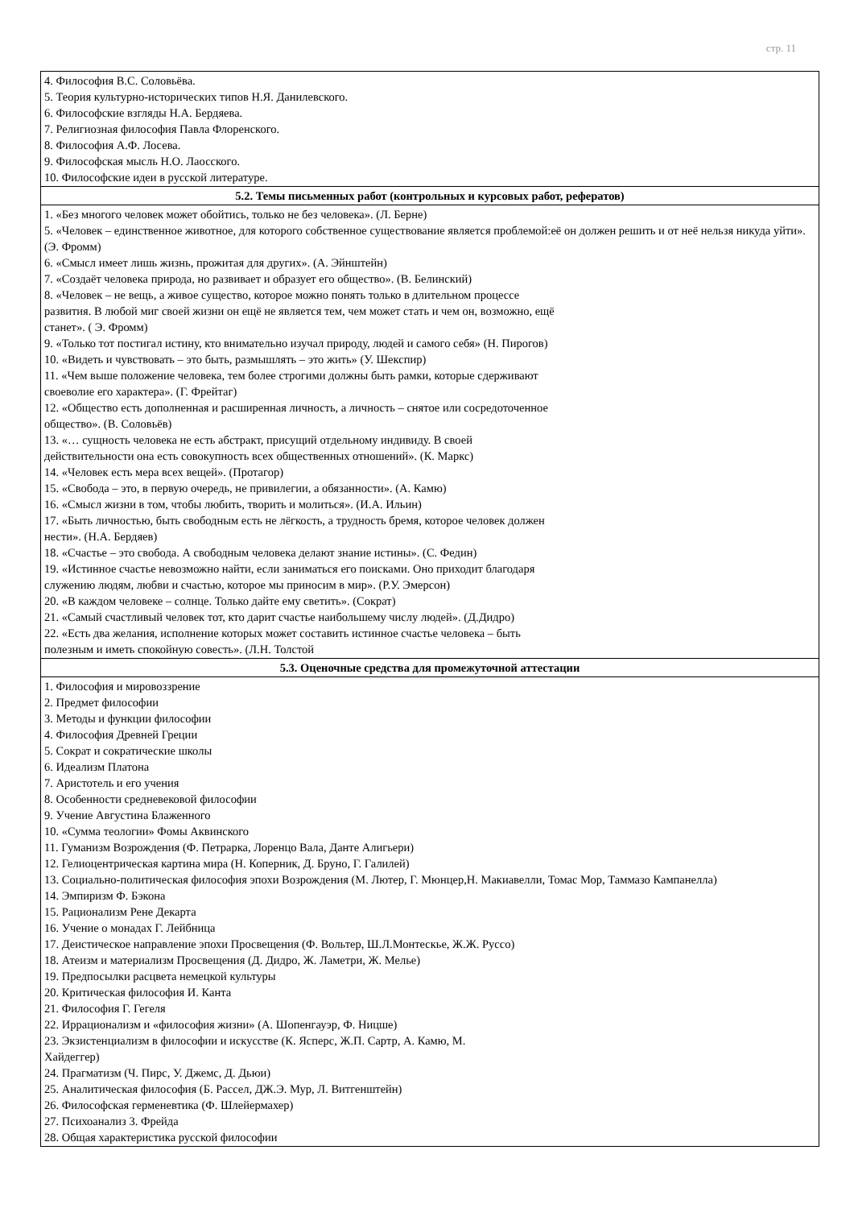стр. 11
| 4. Философия В.С. Соловьёва. 5. Теория культурно-исторических типов Н.Я. Данилевского. 6. Философские взгляды Н.А. Бердяева. 7. Религиозная философия Павла Флоренского. 8. Философия А.Ф. Лосева. 9. Философская мысль Н.О. Лаосского. 10. Философские идеи в русской литературе. |
| 5.2. Темы письменных работ (контрольных и курсовых работ, рефератов) |
| 1. «Без многого человек может обойтись, только не без человека». (Л. Берне) 5. «Человек – единственное животное, для которого собственное существование является проблемой:её он должен решить и от неё нельзя никуда уйти». (Э. Фромм) 6. «Смысл имеет лишь жизнь, прожитая для других». (А. Эйнштейн) 7. «Создаёт человека природа, но развивает и образует его общество». (В. Белинский) 8. «Человек – не вещь, а живое существо, которое можно понять только в длительном процессе развития. В любой миг своей жизни он ещё не является тем, чем может стать и чем он, возможно, ещё станет». ( Э. Фромм) 9. «Только тот постигал истину, кто внимательно изучал природу, людей и самого себя» (Н. Пирогов) 10. «Видеть и чувствовать – это быть, размышлять – это жить» (У. Шекспир) 11. «Чем выше положение человека, тем более строгими должны быть рамки, которые сдерживают своеволие его характера». (Г. Фрейтаг) 12. «Общество есть дополненная и расширенная личность, а личность – снятое или сосредоточенное общество». (В. Соловьёв) 13. «… сущность человека не есть абстракт, присущий отдельному индивиду. В своей действительности она есть совокупность всех общественных отношений». (К. Маркс) 14. «Человек есть мера всех вещей». (Протагор) 15. «Свобода – это, в первую очередь, не привилегии, а обязанности». (А. Камю) 16. «Смысл жизни в том, чтобы любить, творить и молиться». (И.А. Ильин) 17. «Быть личностью, быть свободным есть не лёгкость, а трудность бремя, которое человек должен нести». (Н.А. Бердяев) 18. «Счастье – это свобода. А свободным человека делают знание истины». (С. Федин) 19. «Истинное счастье невозможно найти, если заниматься его поисками. Оно приходит благодаря служению людям, любви и счастью, которое мы приносим в мир». (Р.У. Эмерсон) 20. «В каждом человеке – солнце. Только дайте ему светить». (Сократ) 21. «Самый счастливый человек тот, кто дарит счастье наибольшему числу людей». (Д.Дидро) 22. «Есть два желания, исполнение которых может составить истинное счастье человека – быть полезным и иметь спокойную совесть». (Л.Н. Толстой |
| 5.3. Оценочные средства для промежуточной аттестации |
| 1. Философия и мировоззрение 2. Предмет философии 3. Методы и функции философии 4. Философия Древней Греции 5. Сократ и сократические школы 6. Идеализм Платона 7. Аристотель и его учения 8. Особенности средневековой философии 9. Учение Августина Блаженного 10. «Сумма теологии» Фомы Аквинского 11. Гуманизм Возрождения (Ф. Петрарка, Лоренцо Вала, Данте Алигьери) 12. Гелиоцентрическая картина мира (Н. Коперник, Д. Бруно, Г. Галилей) 13. Социально-политическая философия эпохи Возрождения (М. Лютер, Г. Мюнцер,Н. Макиавелли, Томас Мор, Таммазо Кампанелла) 14. Эмпиризм Ф. Бэкона 15. Рационализм Рене Декарта 16. Учение о монадах Г. Лейбница 17. Деистическое направление эпохи Просвещения (Ф. Вольтер, Ш.Л.Монтескье, Ж.Ж. Руссо) 18. Атеизм и материализм Просвещения (Д. Дидро, Ж. Ламетри, Ж. Мелье) 19. Предпосылки расцвета немецкой культуры 20. Критическая философия И. Канта 21. Философия Г. Гегеля 22. Иррационализм и «философия жизни» (А. Шопенгауэр, Ф. Ницше) 23. Экзистенциализм в философии и искусстве (К. Ясперс, Ж.П. Сартр, А. Камю, М. Хайдеггер) 24. Прагматизм (Ч. Пирс, У. Джемс, Д. Дьюи) 25. Аналитическая философия (Б. Рассел, ДЖ.Э. Мур, Л. Витгенштейн) 26. Философская герменевтика (Ф. Шлейермахер) 27. Психоанализ 3. Фрейда 28. Общая характеристика русской философии |